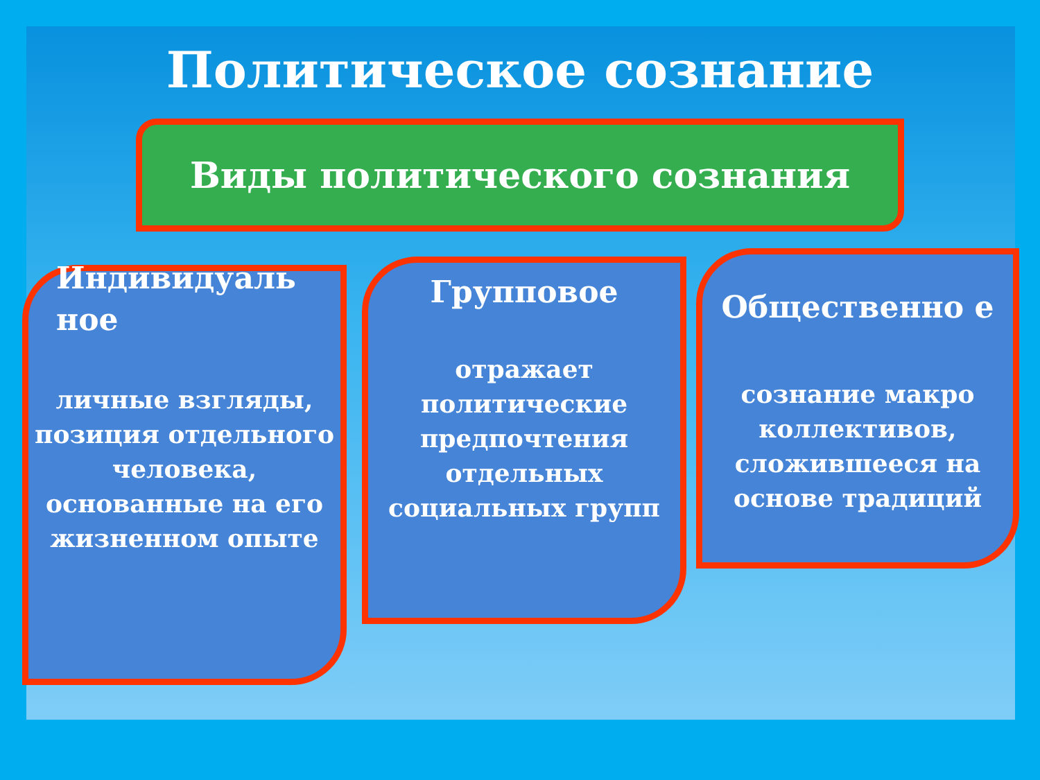Политическое сознание
Виды политического сознания
Индивидуаль ное
личные взгляды, позиция отдельного человека, основанные на его жизненном опыте
Групповое
отражает политические предпочтения отдельных социальных групп
Общественно е
сознание макро коллективов, сложившееся на основе традиций